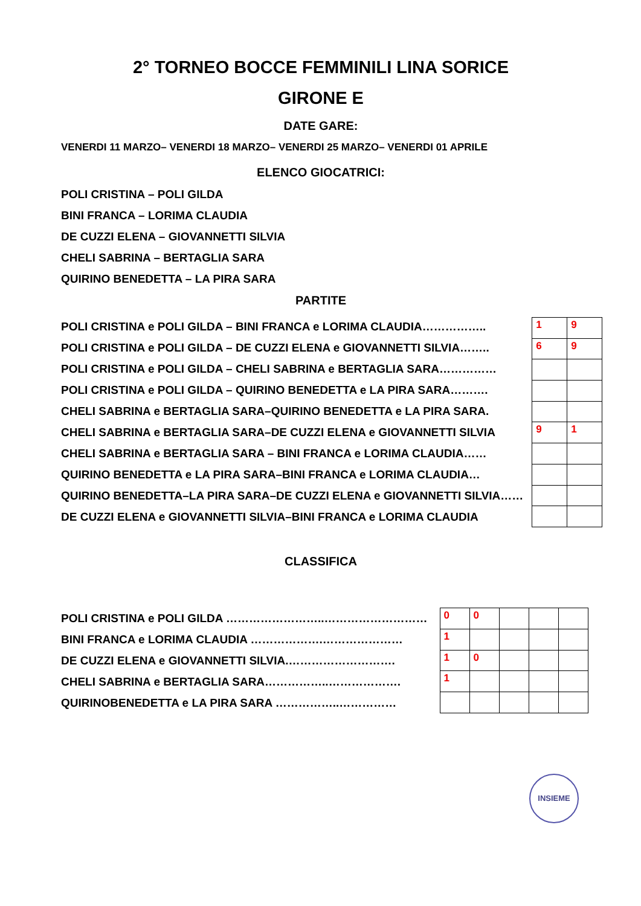2° TORNEO BOCCE FEMMINILI LINA SORICE
GIRONE E
DATE GARE:
VENERDI 11 MARZO– VENERDI 18 MARZO– VENERDI 25 MARZO– VENERDI 01 APRILE
ELENCO GIOCATRICI:
POLI CRISTINA – POLI GILDA
BINI FRANCA – LORIMA CLAUDIA
DE CUZZI ELENA – GIOVANNETTI SILVIA
CHELI SABRINA – BERTAGLIA SARA
QUIRINO BENEDETTA – LA PIRA SARA
PARTITE
POLI CRISTINA e POLI GILDA – BINI FRANCA e LORIMA CLAUDIA……………..
POLI CRISTINA e POLI GILDA – DE CUZZI ELENA e GIOVANNETTI SILVIA……..
POLI CRISTINA e POLI GILDA – CHELI SABRINA e BERTAGLIA SARA……………
POLI CRISTINA e POLI GILDA – QUIRINO BENEDETTA e LA PIRA SARA……….
CHELI SABRINA e BERTAGLIA SARA–QUIRINO BENEDETTA e LA PIRA SARA.
CHELI SABRINA e BERTAGLIA SARA–DE CUZZI ELENA e GIOVANNETTI SILVIA
CHELI SABRINA e BERTAGLIA SARA – BINI FRANCA e LORIMA CLAUDIA……
QUIRINO BENEDETTA e LA PIRA SARA–BINI FRANCA e LORIMA CLAUDIA…
QUIRINO BENEDETTA–LA PIRA SARA–DE CUZZI ELENA e GIOVANNETTI SILVIA……
DE CUZZI ELENA e GIOVANNETTI SILVIA–BINI FRANCA e LORIMA CLAUDIA
| 1 | 9 |
| 6 | 9 |
| 9 | 1 |
CLASSIFICA
POLI CRISTINA e POLI GILDA ……………………..………………………
BINI FRANCA e LORIMA CLAUDIA ……………….…………………
DE CUZZI ELENA e GIOVANNETTI SILVIA.……………………….
CHELI SABRINA e BERTAGLIA SARA……………..……………….
QUIRINOBENEDETTA e LA PIRA SARA ……………..……………
| 0 | 0 | | | |
| 1 | | | | |
| 1 | 0 | | | |
| 1 | | | | |
INSIEME